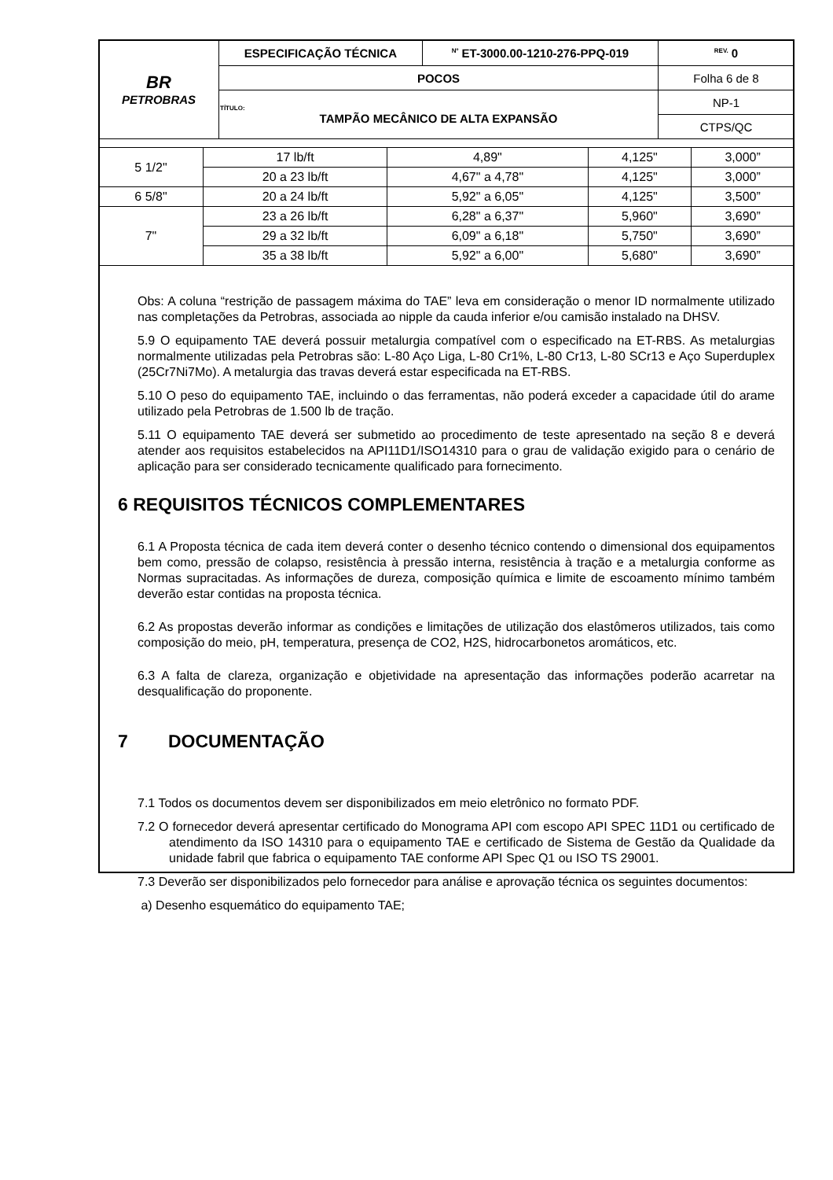| BR PETROBRAS | ESPECIFICAÇÃO TÉCNICA | <sup>Nº</sup> ET-3000.00-1210-276-PPQ-019 | <sup>REV.</sup> 0 |
| | POCOS | | Folha 6 de 8 |
| | TÍTULO: TAMPÃO MECÂNICO DE ALTA EXPANSÃO | | NP-1 |
| | | | CTPS/QC |
| 5 1/2" | 17 lb/ft | 4,89" | 4,125" | 3,000” |
| | 20 a 23 lb/ft | 4,67" a 4,78" | 4,125" | 3,000” |
| 6 5/8" | 20 a 24 lb/ft | 5,92" a 6,05" | 4,125" | 3,500” |
| 7" | 23 a 26 lb/ft | 6,28" a 6,37" | 5,960" | 3,690” |
| | 29 a 32 lb/ft | 6,09" a 6,18" | 5,750" | 3,690” |
| | 35 a 38 lb/ft | 5,92" a 6,00" | 5,680" | 3,690” |
Obs: A coluna “restrição de passagem máxima do TAE” leva em consideração o menor ID normalmente utilizado nas completações da Petrobras, associada ao nipple da cauda inferior e/ou camisão instalado na DHSV.
5.9 O equipamento TAE deverá possuir metalurgia compatível com o especificado na ET-RBS. As metalurgias normalmente utilizadas pela Petrobras são: L-80 Aço Liga, L-80 Cr1%, L-80 Cr13, L-80 SCr13 e Aço Superduplex (25Cr7Ni7Mo). A metalurgia das travas deverá estar especificada na ET-RBS.
5.10 O peso do equipamento TAE, incluindo o das ferramentas, não poderá exceder a capacidade útil do arame utilizado pela Petrobras de 1.500 lb de tração.
5.11 O equipamento TAE deverá ser submetido ao procedimento de teste apresentado na seção 8 e deverá atender aos requisitos estabelecidos na API11D1/ISO14310 para o grau de validação exigido para o cenário de aplicação para ser considerado tecnicamente qualificado para fornecimento.
6 REQUISITOS TÉCNICOS COMPLEMENTARES
6.1 A Proposta técnica de cada item deverá conter o desenho técnico contendo o dimensional dos equipamentos bem como, pressão de colapso, resistência à pressão interna, resistência à tração e a metalurgia conforme as Normas supracitadas. As informações de dureza, composição química e limite de escoamento mínimo também deverão estar contidas na proposta técnica.
6.2 As propostas deverão informar as condições e limitações de utilização dos elastômeros utilizados, tais como composição do meio, pH, temperatura, presença de CO2, H2S, hidrocarbonetos aromáticos, etc.
6.3 A falta de clareza, organização e objetividade na apresentação das informações poderão acarretar na desqualificação do proponente.
7 DOCUMENTAÇÃO
7.1 Todos os documentos devem ser disponibilizados em meio eletrônico no formato PDF.
7.2 O fornecedor deverá apresentar certificado do Monograma API com escopo API SPEC 11D1 ou certificado de atendimento da ISO 14310 para o equipamento TAE e certificado de Sistema de Gestão da Qualidade da unidade fabril que fabrica o equipamento TAE conforme API Spec Q1 ou ISO TS 29001.
7.3 Deverão ser disponibilizados pelo fornecedor para análise e aprovação técnica os seguintes documentos:
a) Desenho esquemático do equipamento TAE;